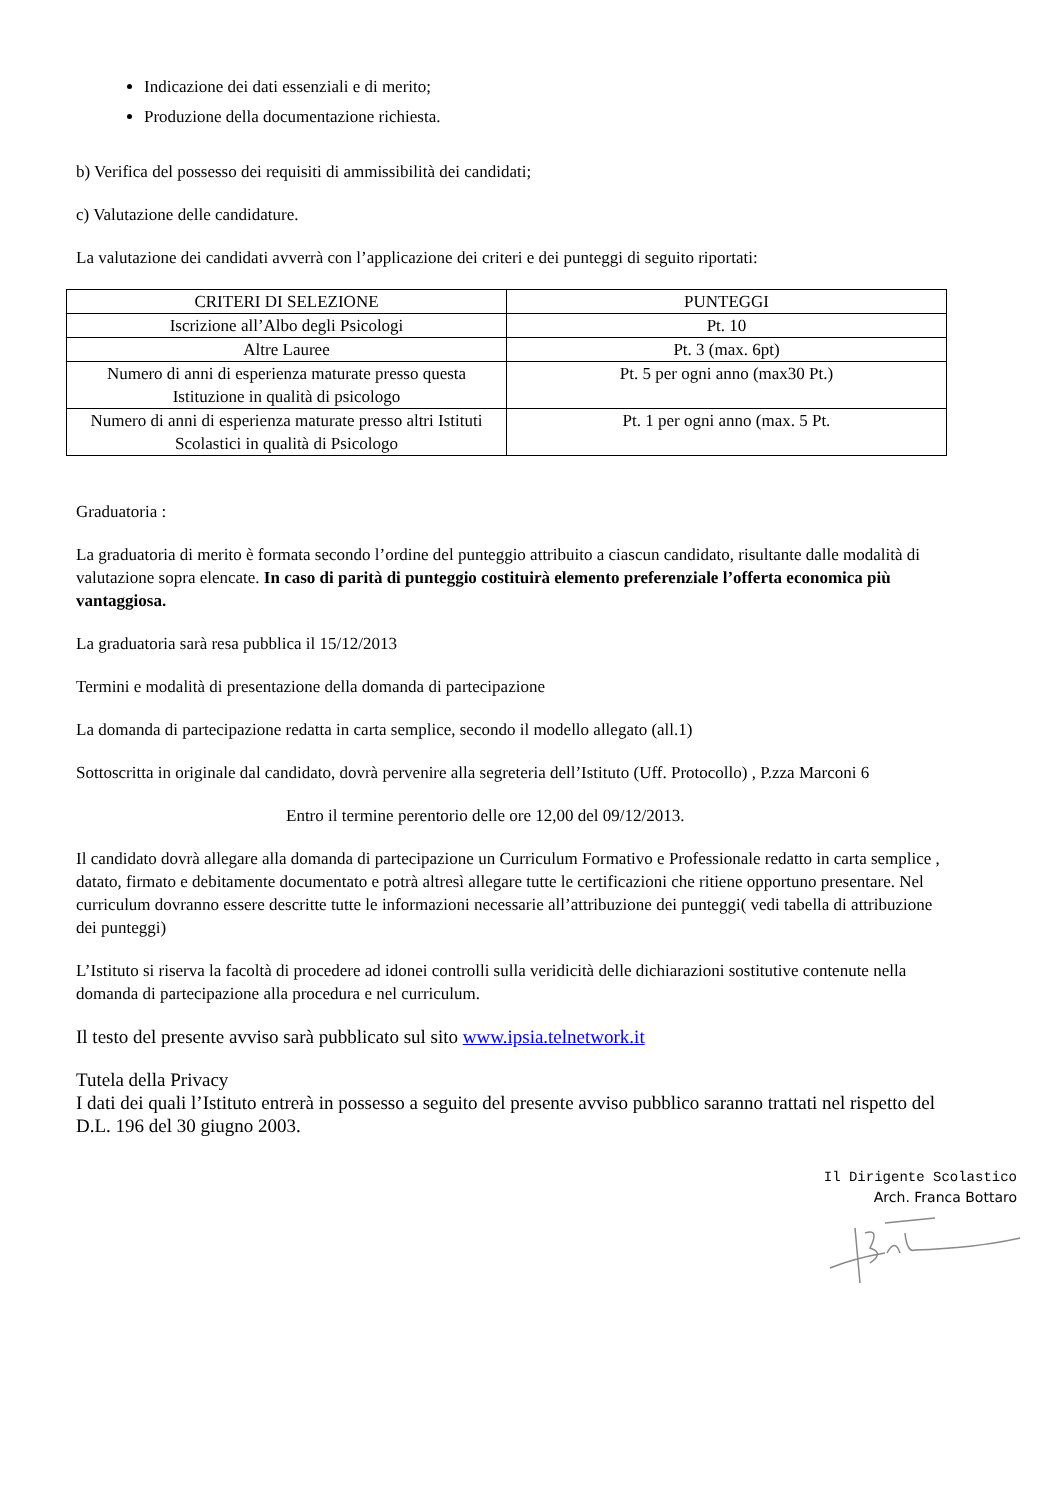Indicazione dei dati essenziali e di merito;
Produzione della documentazione richiesta.
b) Verifica del possesso dei requisiti di ammissibilità dei candidati;
c) Valutazione delle candidature.
La valutazione dei candidati avverrà con l’applicazione dei criteri e dei punteggi di seguito riportati:
| CRITERI DI SELEZIONE | PUNTEGGI |
| --- | --- |
| Iscrizione all’Albo degli Psicologi | Pt. 10 |
| Altre Lauree | Pt. 3 (max. 6pt) |
| Numero di anni di esperienza maturate presso questa Istituzione in qualità di psicologo | Pt. 5 per ogni anno (max30 Pt.) |
| Numero di anni di esperienza maturate presso altri Istituti Scolastici in qualità di Psicologo | Pt. 1 per ogni anno (max. 5 Pt. |
Graduatoria :
La graduatoria di merito è formata secondo l’ordine del punteggio attribuito a ciascun candidato, risultante dalle modalità di valutazione sopra elencate. In caso di parità di punteggio costituirà elemento preferenziale l’offerta economica più vantaggiosa.
La graduatoria sarà resa pubblica il 15/12/2013
Termini e modalità di presentazione della domanda di partecipazione
La domanda di partecipazione redatta in carta semplice, secondo il modello allegato (all.1)
Sottoscritta in originale dal candidato, dovrà pervenire alla segreteria dell’Istituto (Uff. Protocollo) , P.zza Marconi 6
Entro il termine perentorio delle ore 12,00 del 09/12/2013.
Il candidato dovrà allegare alla domanda di partecipazione un Curriculum Formativo e Professionale redatto in carta semplice , datato, firmato e debitamente documentato e potrà altresì allegare tutte le certificazioni che ritiene opportuno presentare. Nel curriculum dovranno essere descritte tutte le informazioni necessarie all’attribuzione dei punteggi( vedi tabella di attribuzione dei punteggi)
L’Istituto si riserva la facoltà di procedere ad idonei controlli sulla veridicità delle dichiarazioni sostitutive contenute nella domanda di partecipazione alla procedura e nel curriculum.
Il testo del presente avviso sarà pubblicato sul sito www.ipsia.telnetwork.it
Tutela della Privacy
I dati dei quali l’Istituto entrerà in possesso a seguito del presente avviso pubblico saranno trattati nel rispetto del D.L. 196 del 30 giugno 2003.
Il Dirigente Scolastico
Arch. Franca Bottaro